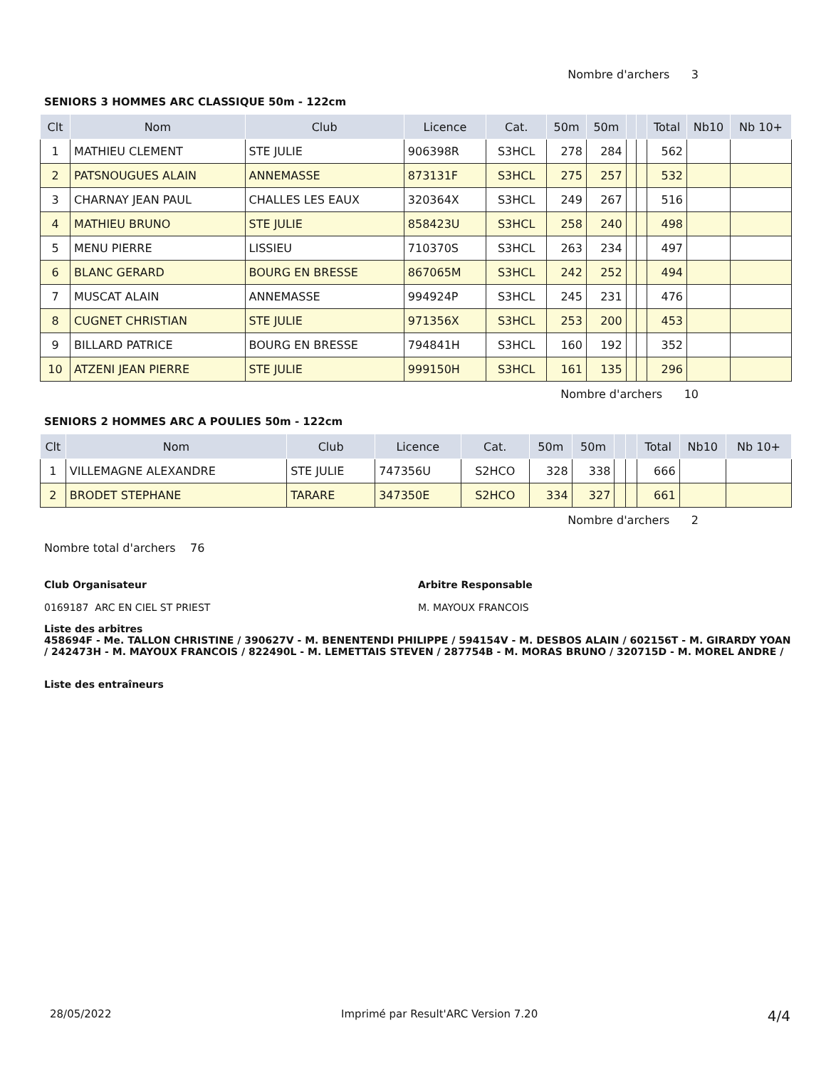Nombre d'archers 3
SENIORS 3 HOMMES ARC CLASSIQUE 50m - 122cm
| Clt | Nom | Club | Licence | Cat. | 50m | 50m | | | Total | Nb10 | Nb 10+ |
| --- | --- | --- | --- | --- | --- | --- | --- | --- | --- | --- | --- |
| 1 | MATHIEU CLEMENT | STE JULIE | 906398R | S3HCL | 278 | 284 | | | 562 | | |
| 2 | PATSNOUGUES ALAIN | ANNEMASSE | 873131F | S3HCL | 275 | 257 | | | 532 | | |
| 3 | CHARNAY JEAN PAUL | CHALLES LES EAUX | 320364X | S3HCL | 249 | 267 | | | 516 | | |
| 4 | MATHIEU BRUNO | STE JULIE | 858423U | S3HCL | 258 | 240 | | | 498 | | |
| 5 | MENU PIERRE | LISSIEU | 710370S | S3HCL | 263 | 234 | | | 497 | | |
| 6 | BLANC GERARD | BOURG EN BRESSE | 867065M | S3HCL | 242 | 252 | | | 494 | | |
| 7 | MUSCAT ALAIN | ANNEMASSE | 994924P | S3HCL | 245 | 231 | | | 476 | | |
| 8 | CUGNET CHRISTIAN | STE JULIE | 971356X | S3HCL | 253 | 200 | | | 453 | | |
| 9 | BILLARD PATRICE | BOURG EN BRESSE | 794841H | S3HCL | 160 | 192 | | | 352 | | |
| 10 | ATZENI JEAN PIERRE | STE JULIE | 999150H | S3HCL | 161 | 135 | | | 296 | | |
Nombre d'archers 10
SENIORS 2 HOMMES ARC A POULIES 50m - 122cm
| Clt | Nom | Club | Licence | Cat. | 50m | 50m | | | Total | Nb10 | Nb 10+ |
| --- | --- | --- | --- | --- | --- | --- | --- | --- | --- | --- | --- |
| 1 | VILLEMAGNE ALEXANDRE | STE JULIE | 747356U | S2HCO | 328 | 338 | | | 666 | | |
| 2 | BRODET STEPHANE | TARARE | 347350E | S2HCO | 334 | 327 | | | 661 | | |
Nombre d'archers 2
Nombre total d'archers 76
Club Organisateur
0169187 ARC EN CIEL ST PRIEST
Arbitre Responsable
M. MAYOUX FRANCOIS
Liste des arbitres
458694F - Me. TALLON CHRISTINE / 390627V - M. BENENTENDI PHILIPPE / 594154V - M. DESBOS ALAIN / 602156T - M. GIRARDY YOAN / 242473H - M. MAYOUX FRANCOIS / 822490L - M. LEMETTAIS STEVEN / 287754B - M. MORAS BRUNO / 320715D - M. MOREL ANDRE /
Liste des entraîneurs
28/05/2022 Imprimé par Result'ARC Version 7.20 4/4